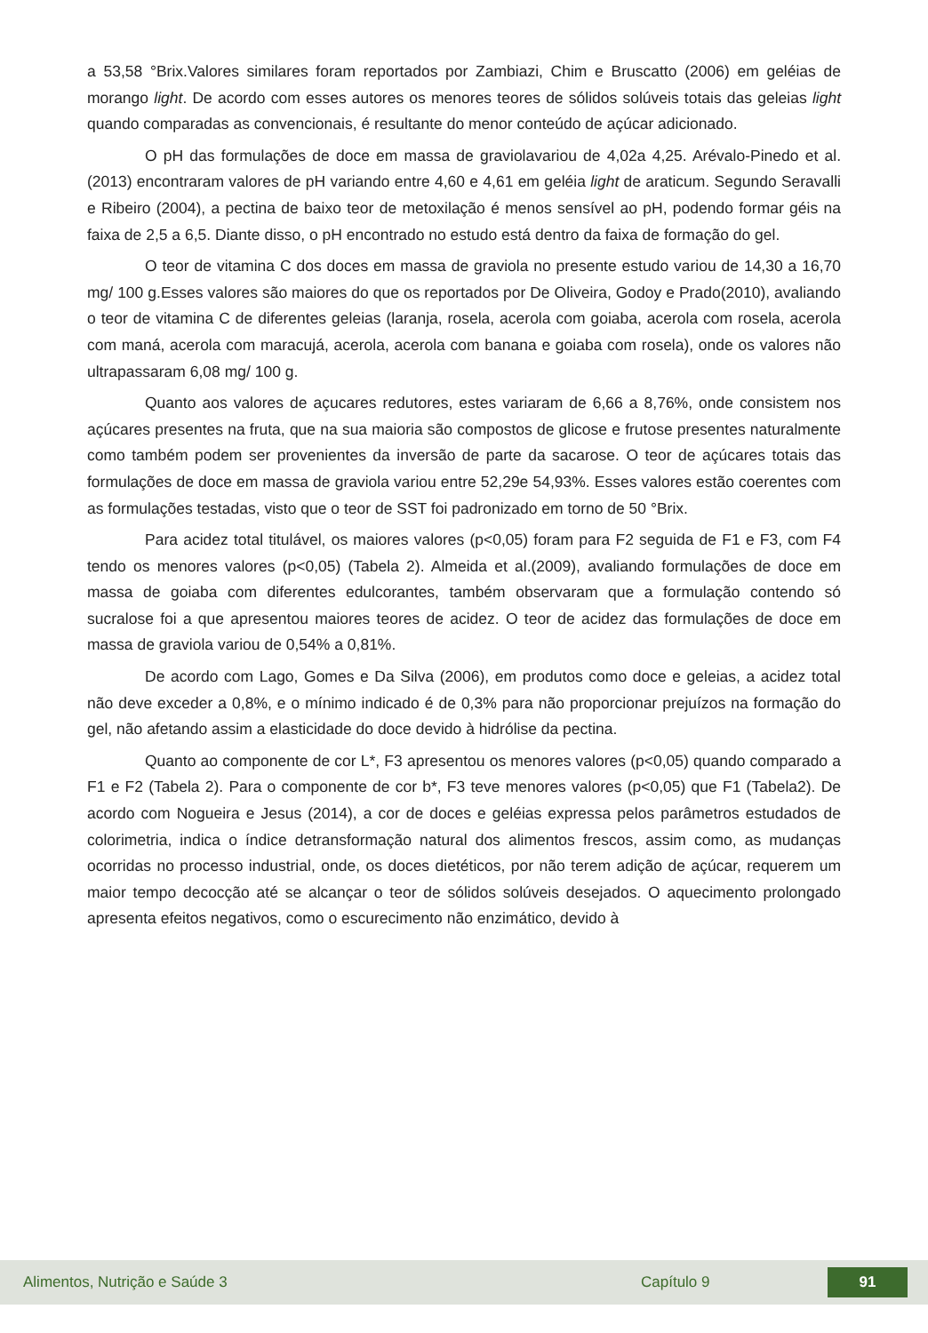a 53,58 °Brix.Valores similares foram reportados por Zambiazi, Chim e Bruscatto (2006) em geléias de morango light. De acordo com esses autores os menores teores de sólidos solúveis totais das geleias light quando comparadas as convencionais, é resultante do menor conteúdo de açúcar adicionado.
O pH das formulações de doce em massa de graviolavariou de 4,02a 4,25. Arévalo-Pinedo et al.(2013) encontraram valores de pH variando entre 4,60 e 4,61 em geléia light de araticum. Segundo Seravalli e Ribeiro (2004), a pectina de baixo teor de metoxilação é menos sensível ao pH, podendo formar géis na faixa de 2,5 a 6,5. Diante disso, o pH encontrado no estudo está dentro da faixa de formação do gel.
O teor de vitamina C dos doces em massa de graviola no presente estudo variou de 14,30 a 16,70 mg/ 100 g.Esses valores são maiores do que os reportados por De Oliveira, Godoy e Prado(2010), avaliando o teor de vitamina C de diferentes geleias (laranja, rosela, acerola com goiaba, acerola com rosela, acerola com maná, acerola com maracujá, acerola, acerola com banana e goiaba com rosela), onde os valores não ultrapassaram 6,08 mg/ 100 g.
Quanto aos valores de açucares redutores, estes variaram de 6,66 a 8,76%, onde consistem nos açúcares presentes na fruta, que na sua maioria são compostos de glicose e frutose presentes naturalmente como também podem ser provenientes da inversão de parte da sacarose. O teor de açúcares totais das formulações de doce em massa de graviola variou entre 52,29e 54,93%. Esses valores estão coerentes com as formulações testadas, visto que o teor de SST foi padronizado em torno de 50 °Brix.
Para acidez total titulável, os maiores valores (p<0,05) foram para F2 seguida de F1 e F3, com F4 tendo os menores valores (p<0,05) (Tabela 2). Almeida et al.(2009), avaliando formulações de doce em massa de goiaba com diferentes edulcorantes, também observaram que a formulação contendo só sucralose foi a que apresentou maiores teores de acidez. O teor de acidez das formulações de doce em massa de graviola variou de 0,54% a 0,81%.
De acordo com Lago, Gomes e Da Silva (2006), em produtos como doce e geleias, a acidez total não deve exceder a 0,8%, e o mínimo indicado é de 0,3% para não proporcionar prejuízos na formação do gel, não afetando assim a elasticidade do doce devido à hidrólise da pectina.
Quanto ao componente de cor L*, F3 apresentou os menores valores (p<0,05) quando comparado a F1 e F2 (Tabela 2). Para o componente de cor b*, F3 teve menores valores (p<0,05) que F1 (Tabela2). De acordo com Nogueira e Jesus (2014), a cor de doces e geléias expressa pelos parâmetros estudados de colorimetria, indica o índice detransformação natural dos alimentos frescos, assim como, as mudanças ocorridas no processo industrial, onde, os doces dietéticos, por não terem adição de açúcar, requerem um maior tempo decocção até se alcançar o teor de sólidos solúveis desejados. O aquecimento prolongado apresenta efeitos negativos, como o escurecimento não enzimático, devido à
Alimentos, Nutrição e Saúde 3 Capítulo 9 91